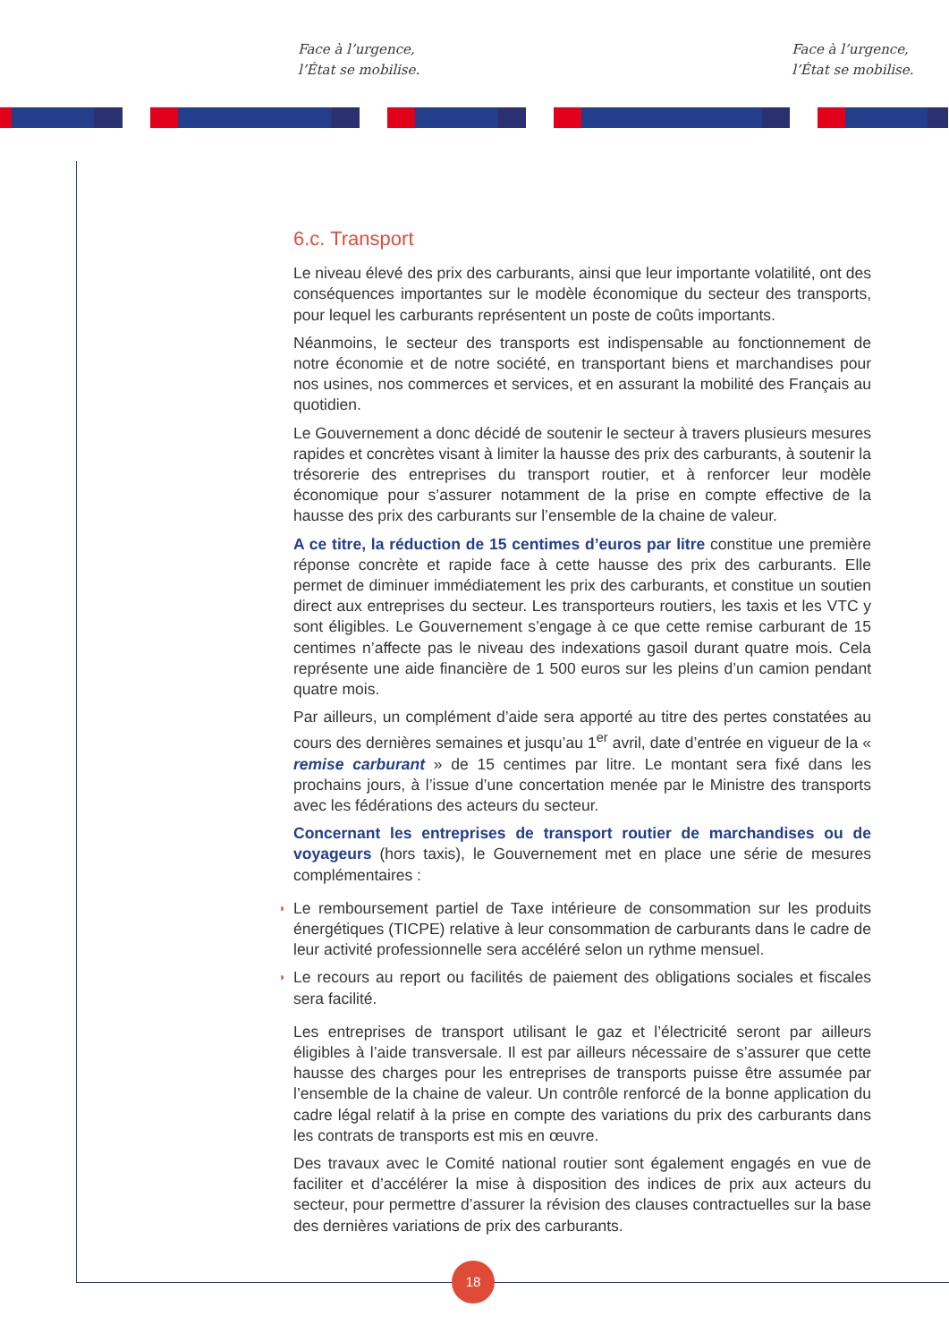Face à l’urgence,
l’État se mobilise.
Face à l’urgence,
l’État se mobilise.
6.c. Transport
Le niveau élevé des prix des carburants, ainsi que leur importante volatilité, ont des conséquences importantes sur le modèle économique du secteur des transports, pour lequel les carburants représentent un poste de coûts importants.
Néanmoins, le secteur des transports est indispensable au fonctionnement de notre économie et de notre société, en transportant biens et marchandises pour nos usines, nos commerces et services, et en assurant la mobilité des Français au quotidien.
Le Gouvernement a donc décidé de soutenir le secteur à travers plusieurs mesures rapides et concrètes visant à limiter la hausse des prix des carburants, à soutenir la trésorerie des entreprises du transport routier, et à renforcer leur modèle économique pour s’assurer notamment de la prise en compte effective de la hausse des prix des carburants sur l’ensemble de la chaine de valeur.
A ce titre, la réduction de 15 centimes d’euros par litre constitue une première réponse concrète et rapide face à cette hausse des prix des carburants. Elle permet de diminuer immédiatement les prix des carburants, et constitue un soutien direct aux entreprises du secteur. Les transporteurs routiers, les taxis et les VTC y sont éligibles. Le Gouvernement s’engage à ce que cette remise carburant de 15 centimes n’affecte pas le niveau des indexations gasoil durant quatre mois. Cela représente une aide financière de 1 500 euros sur les pleins d’un camion pendant quatre mois.
Par ailleurs, un complément d’aide sera apporté au titre des pertes constatées au cours des dernières semaines et jusqu’au 1<sup>er</sup> avril, date d’entrée en vigueur de la « remise carburant » de 15 centimes par litre. Le montant sera fixé dans les prochains jours, à l’issue d’une concertation menée par le Ministre des transports avec les fédérations des acteurs du secteur.
Concernant les entreprises de transport routier de marchandises ou de voyageurs (hors taxis), le Gouvernement met en place une série de mesures complémentaires :
◗ Le remboursement partiel de Taxe intérieure de consommation sur les produits énergétiques (TICPE) relative à leur consommation de carburants dans le cadre de leur activité professionnelle sera accéléré selon un rythme mensuel.
◗ Le recours au report ou facilités de paiement des obligations sociales et fiscales sera facilité.
Les entreprises de transport utilisant le gaz et l’électricité seront par ailleurs éligibles à l’aide transversale. Il est par ailleurs nécessaire de s’assurer que cette hausse des charges pour les entreprises de transports puisse être assumée par l’ensemble de la chaine de valeur. Un contrôle renforcé de la bonne application du cadre légal relatif à la prise en compte des variations du prix des carburants dans les contrats de transports est mis en œuvre.
Des travaux avec le Comité national routier sont également engagés en vue de faciliter et d’accélérer la mise à disposition des indices de prix aux acteurs du secteur, pour permettre d’assurer la révision des clauses contractuelles sur la base des dernières variations de prix des carburants.
18